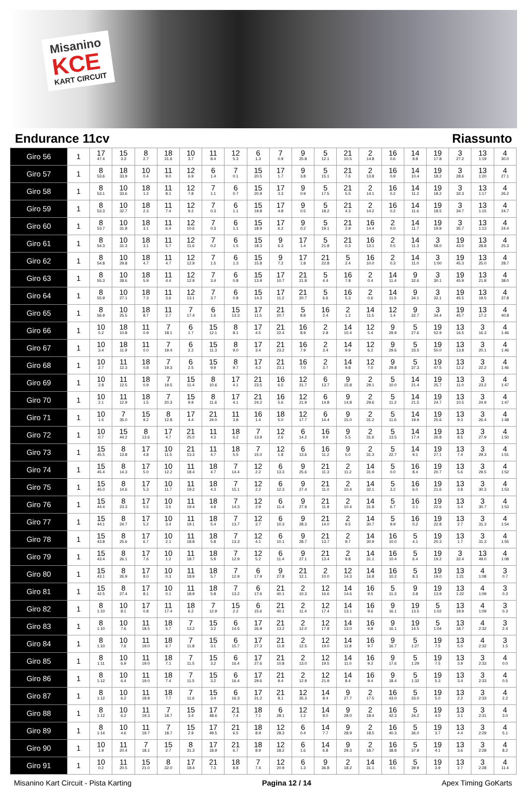Misanino
KCE
KART CIRCUIT
Endurance 11cv Riassunto
| Giro 56 | 1 | 17 47.4 | 15 3.3 | 8 2.7 | 18 31.6 | 10 3.7 | 11 8.4 | 12 5.3 | 6 1.3 | 7 0.9 | 9 25.8 | 5 12.1 | 21 10.5 | 2 14.8 | 16 0.6 | 14 9.8 | 19 17.8 | 3 27.2 | 13 1:19 | 4 30.0 |
| Giro 57 | 1 | 8 53.6 | 18 33.9 | 10 0.4 | 11 9.0 | 12 6.9 | 6 1.4 | 7 0.1 | 15 20.5 | 17 1.7 | 9 3.8 | 5 15.1 | 21 7.6 | 2 13.8 | 16 0.9 | 14 10.4 | 19 18.2 | 3 28.6 | 13 1:20 | 4 27.1 |
| Giro 58 | 1 | 8 53.1 | 10 33.6 | 18 1.2 | 11 8.1 | 12 7.8 | 7 1.1 | 6 0.7 | 15 20.9 | 17 3.3 | 9 0.9 | 5 17.5 | 21 5.5 | 2 14.1 | 16 0.2 | 14 11.2 | 19 18.2 | 3 32.3 | 13 1:17 | 4 26.2 |
| Giro 59 | 1 | 8 53.3 | 10 32.7 | 18 2.3 | 11 7.4 | 12 9.2 | 7 0.3 | 6 1.1 | 15 19.8 | 17 4.8 | 9 0.5 | 5 18.2 | 21 4.3 | 2 14.2 | 16 0.2 | 14 11.6 | 19 18.5 | 3 34.7 | 13 1:15 | 4 24.7 |
| Giro 60 | 1 | 8 53.7 | 10 31.8 | 18 3.1 | 11 6.4 | 12 10.6 | 7 0.3 | 6 1.1 | 15 18.9 | 17 6.2 | 9 0.2 | 5 19.1 | 21 2.9 | 16 14.4 | 2 0.0 | 14 11.7 | 19 19.9 | 3 35.7 | 13 1:13 | 4 24.4 |
| Giro 61 | 1 | 8 54.3 | 10 31.3 | 18 3.1 | 11 5.7 | 12 11.6 | 7 0.2 | 6 1.5 | 15 18.3 | 9 6.3 | 17 1.4 | 5 21.8 | 21 0.3 | 16 13.1 | 2 0.5 | 14 11.3 | 3 58.0 | 19 43.0 | 13 28.8 | 4 25.3 |
| Giro 62 | 1 | 8 54.8 | 10 29.8 | 18 4.7 | 11 4.7 | 12 12.9 | 7 1.5 | 6 1.3 | 15 15.8 | 9 7.2 | 17 1.8 | 21 22.8 | 5 2.4 | 16 10.0 | 2 0.3 | 14 11.0 | 3 1:00 | 19 45.3 | 13 25.0 | 4 28.7 |
| Giro 63 | 1 | 8 55.3 | 10 28.6 | 18 5.9 | 11 4.4 | 12 12.9 | 7 3.4 | 6 0.8 | 15 13.9 | 17 10.7 | 21 21.8 | 5 4.4 | 16 7.8 | 2 0.4 | 14 11.4 | 9 32.6 | 3 30.1 | 19 45.9 | 13 21.8 | 4 38.0 |
| Giro 64 | 1 | 8 55.9 | 10 27.1 | 18 7.3 | 11 3.6 | 12 13.1 | 7 3.7 | 6 0.8 | 15 14.3 | 17 11.2 | 21 20.7 | 5 6.6 | 16 5.3 | 2 0.6 | 14 11.5 | 9 34.1 | 3 32.1 | 19 45.5 | 13 19.5 | 4 37.8 |
| Giro 65 | 1 | 8 56.9 | 10 25.5 | 18 8.7 | 11 2.7 | 7 17.4 | 6 1.6 | 15 13.3 | 17 11.5 | 21 20.7 | 5 8.8 | 16 2.4 | 2 1.2 | 14 11.5 | 12 1.4 | 9 32.7 | 3 34.4 | 19 45.7 | 13 17.2 | 4 40.8 |
| Giro 66 | 1 | 10 5.2 | 18 10.8 | 11 0.9 | 7 18.1 | 6 1.7 | 15 12.1 | 8 8.1 | 17 4.5 | 21 22.4 | 16 8.9 | 2 2.8 | 14 10.4 | 12 5.4 | 9 29.9 | 5 27.6 | 19 52.9 | 13 16.5 | 3 16.3 | 4 1:46 |
| Giro 67 | 1 | 10 3.4 | 18 11.9 | 11 0.0 | 7 19.4 | 6 2.2 | 15 11.3 | 8 9.0 | 17 3.4 | 21 23.2 | 16 7.9 | 2 3.4 | 14 9.9 | 12 6.2 | 9 29.6 | 5 33.5 | 19 50.0 | 13 13.8 | 3 20.1 | 4 1:46 |
| Giro 68 | 1 | 10 2.7 | 11 12.3 | 18 0.8 | 7 19.3 | 6 2.5 | 15 9.9 | 8 9.7 | 17 4.3 | 21 23.1 | 16 7.0 | 2 3.7 | 14 9.8 | 12 7.0 | 9 29.8 | 5 37.3 | 19 47.5 | 13 12.2 | 3 22.2 | 4 1:46 |
| Giro 69 | 1 | 10 2.8 | 11 12.5 | 18 0.9 | 7 19.5 | 15 11.4 | 8 10.6 | 17 4.1 | 21 23.5 | 16 6.5 | 12 21.7 | 6 13.7 | 9 15.8 | 2 29.1 | 5 10.0 | 14 21.4 | 19 25.7 | 13 11.0 | 3 23.2 | 4 1:47 |
| Giro 70 | 1 | 10 2.1 | 11 12.9 | 18 1.5 | 7 20.3 | 15 9.9 | 8 11.6 | 17 4.1 | 21 24.2 | 16 5.6 | 12 21.9 | 6 14.8 | 9 14.8 | 2 29.6 | 5 11.2 | 14 21.5 | 19 24.7 | 13 10.5 | 3 24.9 | 4 1:47 |
| Giro 71 | 1 | 10 1.5 | 7 35.0 | 15 9.2 | 8 12.8 | 17 4.4 | 21 24.0 | 11 3.8 | 16 1.4 | 18 5.0 | 12 17.7 | 6 14.4 | 9 15.0 | 2 31.2 | 5 11.6 | 14 19.9 | 19 25.6 | 13 9.3 | 3 26.4 | 4 1:48 |
| Giro 72 | 1 | 10 0.7 | 15 44.2 | 8 13.6 | 17 4.7 | 21 25.0 | 11 4.3 | 18 6.2 | 7 13.9 | 12 2.6 | 6 14.2 | 16 9.9 | 9 5.5 | 2 31.6 | 5 13.5 | 14 17.4 | 19 26.8 | 13 8.5 | 3 27.9 | 4 1:50 |
| Giro 73 | 1 | 15 45.5 | 8 13.8 | 17 4.8 | 10 11.5 | 21 13.3 | 11 4.7 | 18 5.5 | 7 15.0 | 12 1.8 | 6 13.6 | 16 11.2 | 9 5.0 | 2 31.3 | 5 22.7 | 14 9.1 | 19 27.1 | 13 7.4 | 3 29.3 | 4 1:51 |
| Giro 74 | 1 | 15 45.4 | 8 14.3 | 17 5.0 | 10 12.2 | 11 18.4 | 18 4.7 | 7 14.4 | 12 2.2 | 6 13.3 | 9 25.6 | 21 11.3 | 2 11.2 | 14 31.9 | 5 0.0 | 16 8.4 | 19 20.7 | 13 5.6 | 3 29.5 | 4 1:52 |
| Giro 75 | 1 | 15 45.0 | 8 14.6 | 17 5.3 | 10 11.7 | 11 19.2 | 18 4.3 | 7 15.1 | 12 2.2 | 6 12.3 | 9 27.4 | 21 11.0 | 2 10.4 | 14 32.1 | 5 3.2 | 16 6.0 | 19 21.6 | 13 3.8 | 3 30.3 | 4 1:53 |
| Giro 76 | 1 | 15 44.4 | 8 23.3 | 17 5.5 | 10 3.5 | 11 19.4 | 18 4.8 | 7 14.3 | 12 2.9 | 6 11.4 | 9 27.9 | 21 11.8 | 2 10.4 | 14 31.8 | 5 6.7 | 16 2.1 | 19 22.6 | 13 3.4 | 3 30.7 | 4 1:53 |
| Giro 77 | 1 | 15 44.1 | 8 24.7 | 17 5.2 | 10 3.4 | 11 19.1 | 18 5.4 | 7 13.7 | 12 3.7 | 6 10.3 | 9 28.3 | 21 14.0 | 2 9.5 | 14 30.7 | 5 9.9 | 16 0.2 | 19 22.8 | 13 2.7 | 3 31.3 | 4 1:54 |
| Giro 78 | 1 | 15 43.8 | 8 25.6 | 17 6.7 | 10 2.1 | 11 18.8 | 18 5.8 | 7 13.3 | 12 4.1 | 6 10.1 | 9 28.7 | 21 13.7 | 2 9.7 | 14 30.9 | 16 10.0 | 5 4.1 | 19 20.3 | 13 1.7 | 3 31.3 | 4 1:55 |
| Giro 79 | 1 | 15 43.4 | 8 26.1 | 17 7.6 | 10 1.2 | 11 18.7 | 18 5.9 | 7 12.9 | 12 5.2 | 6 11.4 | 9 27.1 | 21 13.4 | 2 9.8 | 14 31.1 | 16 10.4 | 5 6.4 | 19 19.2 | 3 32.4 | 13 49.0 | 4 1:08 |
| Giro 80 | 1 | 15 43.1 | 8 26.9 | 17 8.0 | 10 0.3 | 11 18.9 | 18 5.7 | 7 12.9 | 6 17.9 | 9 27.8 | 21 12.1 | 2 10.0 | 12 14.3 | 14 16.8 | 16 10.2 | 5 8.3 | 19 19.0 | 13 1:21 | 4 1:08 | 3 0.7 |
| Giro 81 | 1 | 15 42.5 | 8 27.4 | 17 8.1 | 10 0.1 | 11 18.9 | 18 5.8 | 7 13.2 | 6 17.6 | 21 40.1 | 2 10.3 | 12 16.6 | 14 14.6 | 16 9.5 | 5 11.3 | 9 3.8 | 19 13.9 | 13 1:22 | 4 1:09 | 3 0.3 |
| Giro 82 | 1 | 8 1:10 | 10 8.1 | 17 0.8 | 11 17.4 | 18 6.2 | 7 12.9 | 15 2.2 | 6 15.6 | 21 40.1 | 2 11.4 | 12 17.4 | 14 13.1 | 16 9.6 | 9 16.1 | 19 13.5 | 5 1:02 | 13 19.9 | 4 1:09 | 3 0.3 |
| Giro 83 | 1 | 8 1:10 | 10 7.6 | 11 18.5 | 18 5.7 | 7 13.2 | 15 3.2 | 6 14.5 | 17 26.9 | 21 13.2 | 2 12.0 | 12 17.8 | 14 13.0 | 16 9.8 | 9 16.1 | 19 14.5 | 5 1:04 | 13 18.7 | 4 2:32 | 3 2.4 |
| Giro 84 | 1 | 8 1:10 | 10 7.6 | 11 19.0 | 18 6.7 | 7 11.8 | 15 3.1 | 6 15.7 | 17 27.3 | 21 11.8 | 2 12.5 | 12 19.0 | 14 11.8 | 16 9.7 | 9 16.7 | 5 1:27 | 19 7.5 | 13 5.0 | 4 2:32 | 3 1.5 |
| Giro 85 | 1 | 8 1:11 | 10 6.9 | 11 19.0 | 18 7.1 | 7 11.5 | 15 3.2 | 6 16.4 | 17 27.6 | 21 10.8 | 2 13.0 | 12 19.5 | 14 11.0 | 16 9.2 | 9 17.6 | 5 1:29 | 19 7.5 | 13 3.9 | 3 2:33 | 4 0.0 |
| Giro 86 | 1 | 8 1:12 | 10 6.4 | 11 19.0 | 18 7.4 | 7 11.5 | 15 3.2 | 6 16.4 | 17 29.6 | 21 9.4 | 2 12.9 | 12 21.9 | 14 8.4 | 16 9.4 | 9 18.4 | 5 1:32 | 19 5.3 | 13 3.4 | 3 2:33 | 4 0.5 |
| Giro 87 | 1 | 8 1:12 | 10 6.2 | 11 18.8 | 18 7.7 | 7 11.6 | 15 3.4 | 6 16.3 | 17 31.2 | 21 8.1 | 12 35.3 | 14 8.4 | 9 27.7 | 2 17.5 | 16 43.0 | 5 33.0 | 19 5.0 | 13 2.2 | 3 2:33 | 4 2.2 |
| Giro 88 | 1 | 8 1:12 | 10 6.2 | 11 19.3 | 7 18.7 | 15 3.4 | 17 48.6 | 21 7.4 | 18 7.1 | 6 28.1 | 12 1.2 | 14 8.0 | 9 28.0 | 2 18.4 | 16 42.3 | 5 34.2 | 19 4.0 | 13 3.1 | 3 2:31 | 4 3.0 |
| Giro 89 | 1 | 8 1:14 | 10 4.6 | 11 19.7 | 7 18.7 | 15 2.9 | 17 49.5 | 21 6.5 | 18 8.9 | 12 28.3 | 6 0.4 | 14 7.7 | 9 28.9 | 2 18.5 | 16 40.3 | 5 36.0 | 19 3.7 | 13 4.4 | 3 2:29 | 4 5.1 |
| Giro 90 | 1 | 10 1.9 | 11 20.4 | 7 18.1 | 15 2.7 | 8 31.3 | 17 18.9 | 21 6.7 | 18 8.9 | 12 28.2 | 6 1.6 | 14 6.8 | 9 29.3 | 2 18.7 | 16 38.8 | 5 37.9 | 19 4.1 | 13 3.6 | 3 2:28 | 4 8.2 |
| Giro 91 | 1 | 10 0.2 | 11 20.5 | 15 21.0 | 8 32.0 | 17 18.4 | 21 7.3 | 18 8.8 | 7 7.4 | 12 20.9 | 6 1.3 | 9 36.8 | 2 18.2 | 14 31.1 | 16 6.5 | 5 39.9 | 19 3.9 | 13 2.7 | 3 2:28 | 4 11.4 |
Misanino Kart Circuit - Pista Karting Pagina 12 / 14 Apex Timing GoKarts